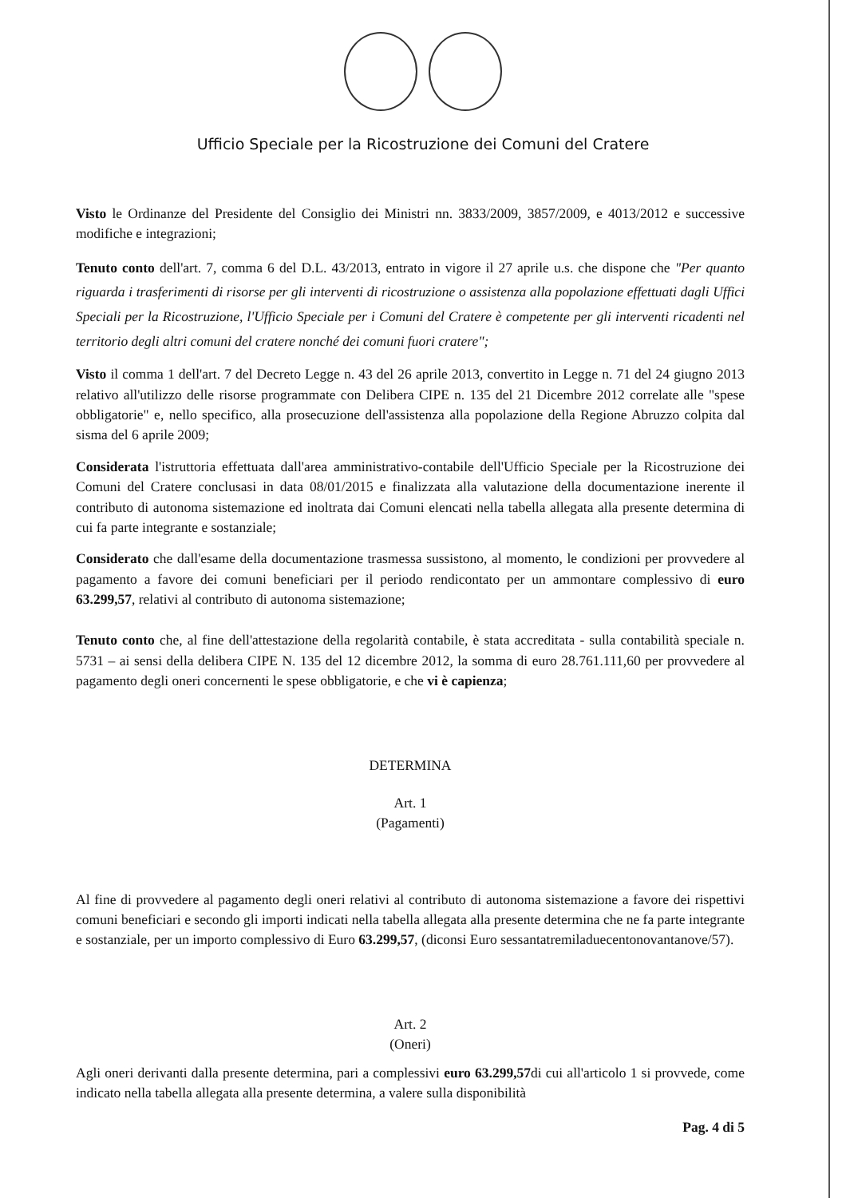Ufficio Speciale per la Ricostruzione dei Comuni del Cratere
Visto le Ordinanze del Presidente del Consiglio dei Ministri nn. 3833/2009, 3857/2009, e 4013/2012 e successive modifiche e integrazioni;
Tenuto conto dell'art. 7, comma 6 del D.L. 43/2013, entrato in vigore il 27 aprile u.s. che dispone che "Per quanto riguarda i trasferimenti di risorse per gli interventi di ricostruzione o assistenza alla popolazione effettuati dagli Uffici Speciali per la Ricostruzione, l'Ufficio Speciale per i Comuni del Cratere è competente per gli interventi ricadenti nel territorio degli altri comuni del cratere nonché dei comuni fuori cratere";
Visto il comma 1 dell'art. 7 del Decreto Legge n. 43 del 26 aprile 2013, convertito in Legge n. 71 del 24 giugno 2013 relativo all'utilizzo delle risorse programmate con Delibera CIPE n. 135 del 21 Dicembre 2012 correlate alle "spese obbligatorie" e, nello specifico, alla prosecuzione dell'assistenza alla popolazione della Regione Abruzzo colpita dal sisma del 6 aprile 2009;
Considerata l'istruttoria effettuata dall'area amministrativo-contabile dell'Ufficio Speciale per la Ricostruzione dei Comuni del Cratere conclusasi in data 08/01/2015 e finalizzata alla valutazione della documentazione inerente il contributo di autonoma sistemazione ed inoltrata dai Comuni elencati nella tabella allegata alla presente determina di cui fa parte integrante e sostanziale;
Considerato che dall'esame della documentazione trasmessa sussistono, al momento, le condizioni per provvedere al pagamento a favore dei comuni beneficiari per il periodo rendicontato per un ammontare complessivo di euro 63.299,57, relativi al contributo di autonoma sistemazione;
Tenuto conto che, al fine dell'attestazione della regolarità contabile, è stata accreditata - sulla contabilità speciale n. 5731 – ai sensi della delibera CIPE N. 135 del 12 dicembre 2012, la somma di euro 28.761.111,60 per provvedere al pagamento degli oneri concernenti le spese obbligatorie, e che vi è capienza;
DETERMINA
Art. 1
(Pagamenti)
Al fine di provvedere al pagamento degli oneri relativi al contributo di autonoma sistemazione a favore dei rispettivi comuni beneficiari e secondo gli importi indicati nella tabella allegata alla presente determina che ne fa parte integrante e sostanziale, per un importo complessivo di Euro 63.299,57, (diconsi Euro sessantatremiladuecentonovantanove/57).
Art. 2
(Oneri)
Agli oneri derivanti dalla presente determina, pari a complessivi euro 63.299,57di cui all'articolo 1 si provvede, come indicato nella tabella allegata alla presente determina, a valere sulla disponibilità
Pag. 4 di 5